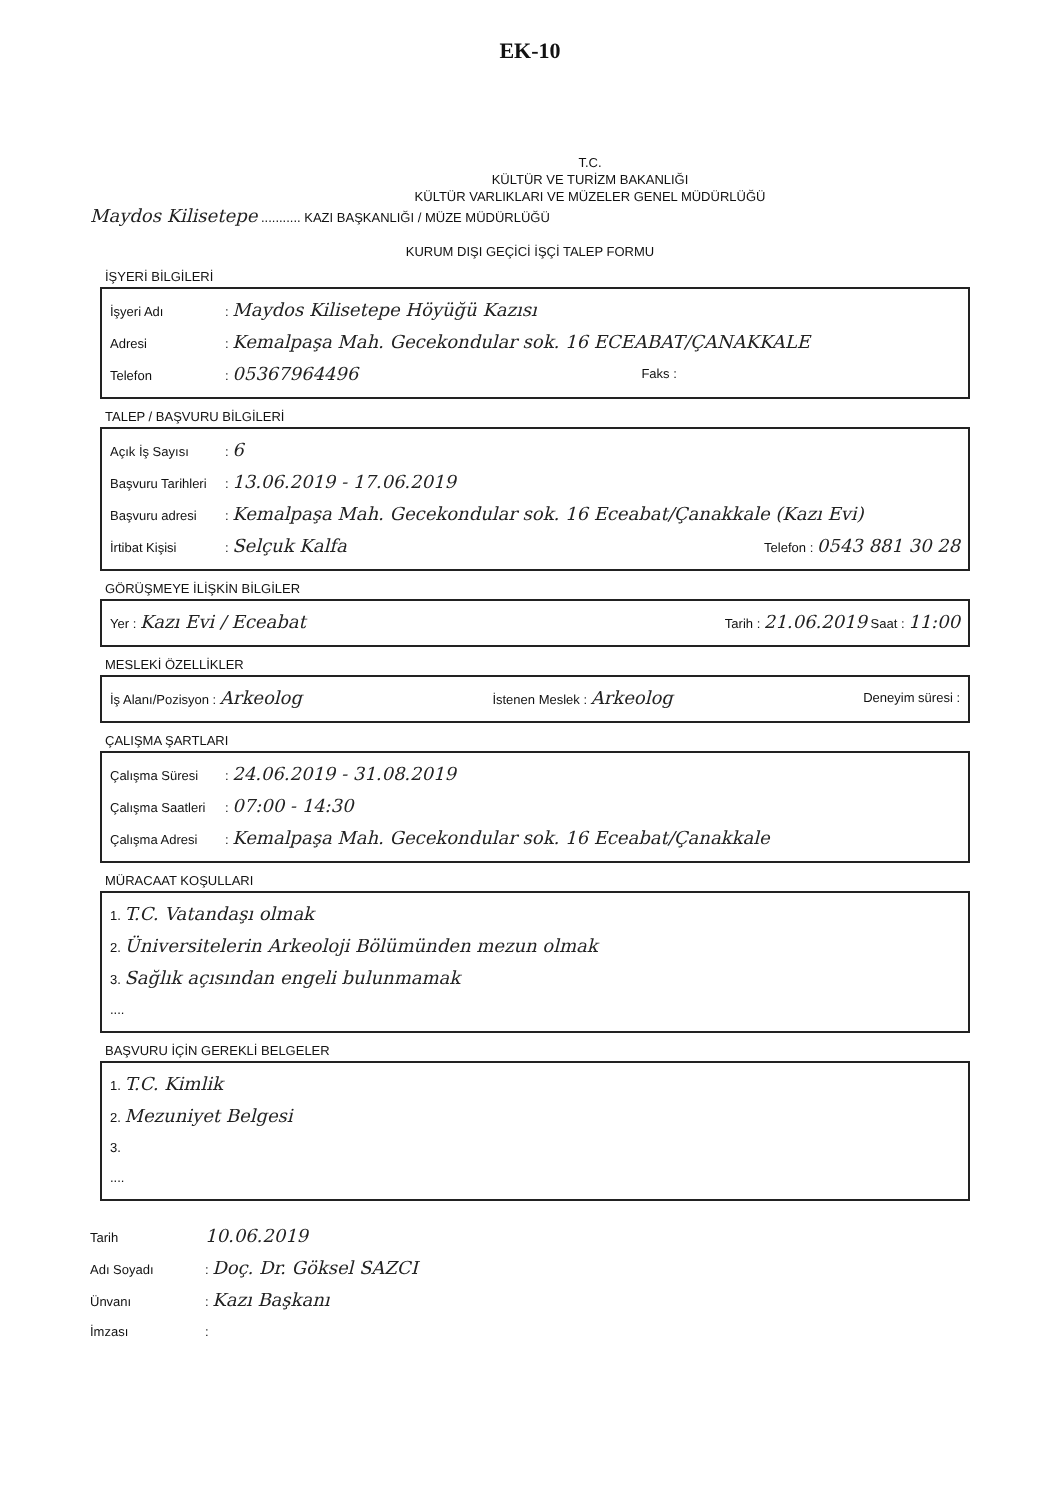EK-10
T.C.
KÜLTÜR VE TURİZM BAKANLIĞI
KÜLTÜR VARLIKLARI VE MÜZELER GENEL MÜDÜRLÜĞÜ
Maydos Kilisetepe ........... KAZI BAŞKANLIĞI / MÜZE MÜDÜRLÜĞÜ
KURUM DIŞI GEÇİCİ İŞÇİ TALEP FORMU
İŞYERİ BİLGİLERİ
İşyeri Adı: Maydos Kilisetepe Höyüğü Kazısı
Adresi: Kemalpaşa Mah. Gecekondular sok. 16 ECEABAT/ÇANAKKALE
Telefon: 05367964496 Faks :
TALEP / BAŞVURU BİLGİLERİ
Açık İş Sayısı: 6
Başvuru Tarihleri: 13.06.2019 - 17.06.2019
Başvuru adresi: Kemalpaşa Mah. Gecekondular sok. 16 Eceabat/Çanakkale (Kazı Evi)
İrtibat Kişisi: Selçuk Kalfa Telefon : 0543 881 30 28
GÖRÜŞMEYE İLİŞKİN BİLGİLER
Yer : Kazı Evi / Eceabat Tarih : 21.06.2019 Saat : 11:00
MESLEKİ ÖZELLİKLER
İş Alanı/Pozisyon : Arkeolog İstenen Meslek : Arkeolog Deneyim süresi :
ÇALIŞMA ŞARTLARI
Çalışma Süresi: 24.06.2019 - 31.08.2019
Çalışma Saatleri: 07:00 - 14:30
Çalışma Adresi: Kemalpaşa Mah. Gecekondular sok. 16 Eceabat/Çanakkale
MÜRACAAT KOŞULLARI
1. T.C. Vatandaşı olmak
2. Üniversitelerin Arkeoloji Bölümünden mezun olmak
3. Sağlık açısından engeli bulunmamak
....
BAŞVURU İÇİN GEREKLİ BELGELER
1. T.C. Kimlik
2. Mezuniyet Belgesi
3.
....
Tarih 10.06.2019
Adı Soyadı: Doç. Dr. Göksel SAZCI
Ünvanı: Kazı Başkanı
İmzası: